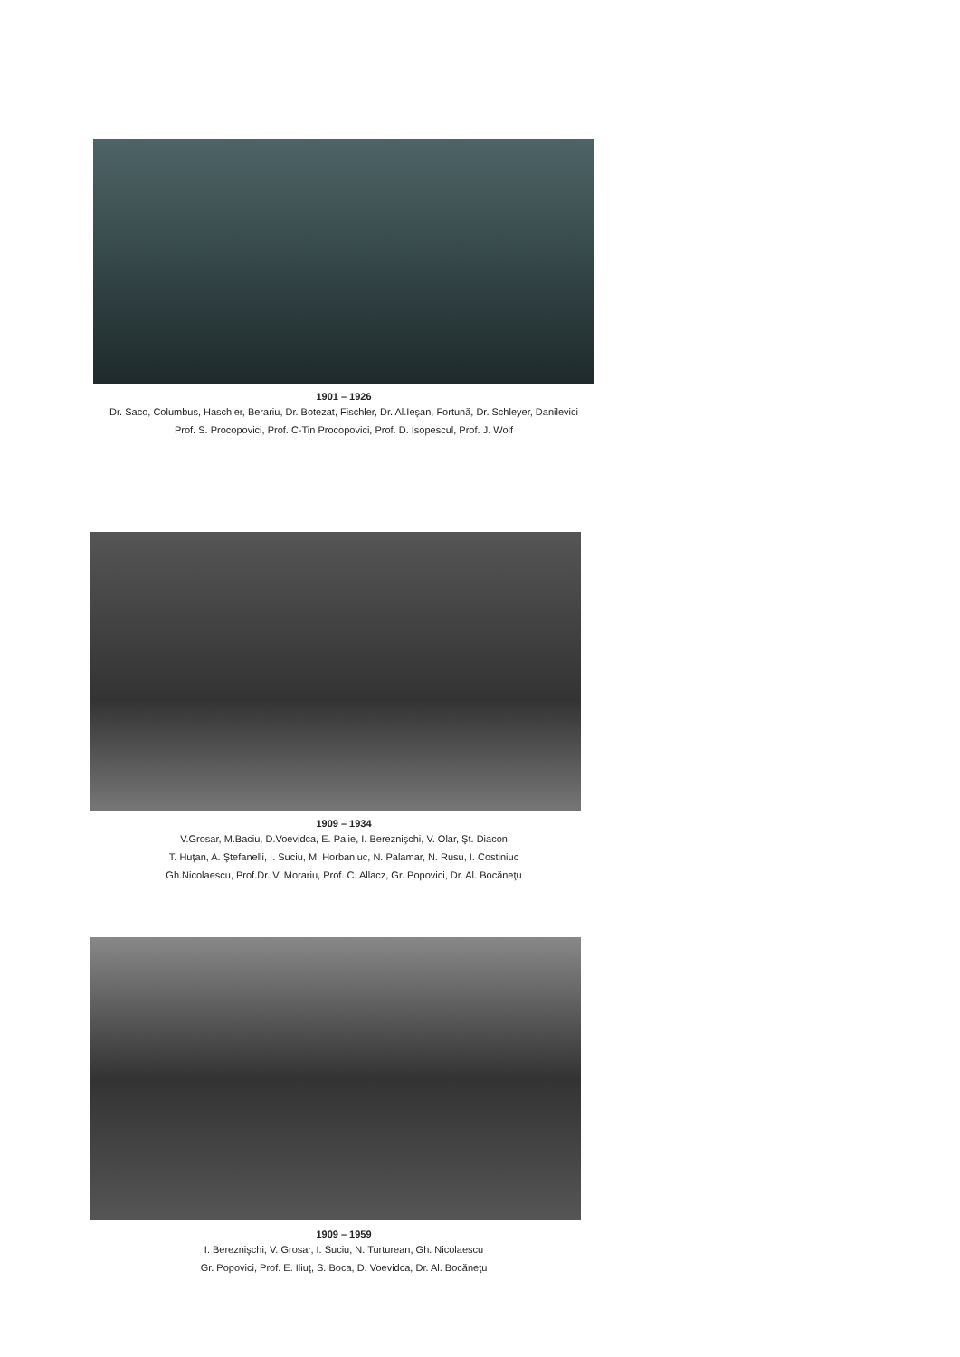1901 – 1926
Dr. Saco, Columbus, Haschler, Berariu, Dr. Botezat, Fischler, Dr. Al.Ieşan, Fortună, Dr. Schleyer, Danilevici
Prof. S. Procopovici, Prof. C-Tin Procopovici, Prof. D. Isopescul, Prof. J. Wolf
1909 – 1934
V.Grosar, M.Baciu, D.Voevidca, E. Palie, I. Bereznişchi, V. Olar, Şt. Diacon
T. Huţan, A. Ştefanelli, I. Suciu, M. Horbaniuc, N. Palamar, N. Rusu, I. Costiniuc
Gh.Nicolaescu, Prof.Dr. V. Morariu, Prof. C. Allacz, Gr. Popovici, Dr. Al. Bocăneţu
1909 – 1959
I. Bereznişchi, V. Grosar, I. Suciu, N. Turturean, Gh. Nicolaescu
Gr. Popovici, Prof. E. Iliuţ, S. Boca, D. Voevidca, Dr. Al. Bocăneţu